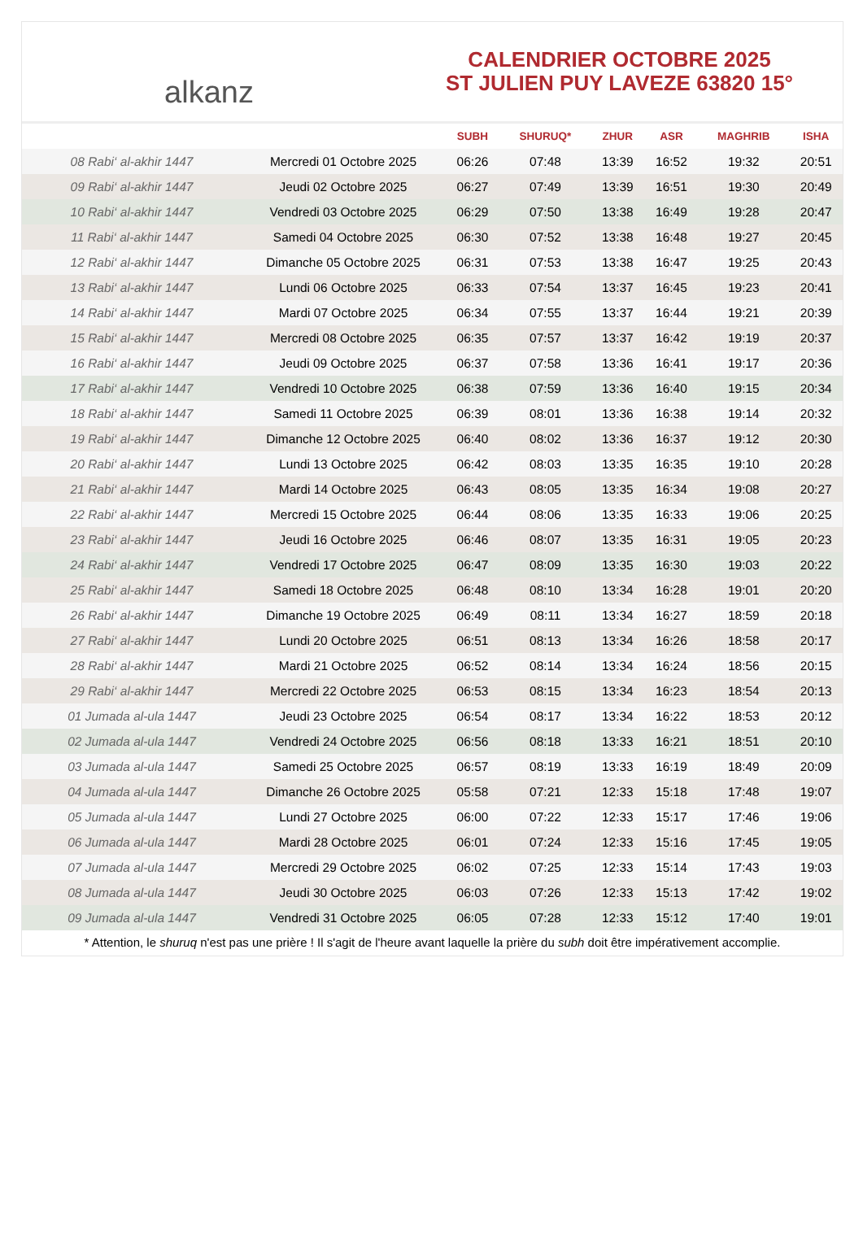alkanz
CALENDRIER OCTOBRE 2025
ST JULIEN PUY LAVEZE 63820 15°
| | | SUBH | SHURUQ* | ZHUR | ASR | MAGHRIB | ISHA |
| --- | --- | --- | --- | --- | --- | --- | --- |
| 08 Rabi‘ al-akhir 1447 | Mercredi 01 Octobre 2025 | 06:26 | 07:48 | 13:39 | 16:52 | 19:32 | 20:51 |
| 09 Rabi‘ al-akhir 1447 | Jeudi 02 Octobre 2025 | 06:27 | 07:49 | 13:39 | 16:51 | 19:30 | 20:49 |
| 10 Rabi‘ al-akhir 1447 | Vendredi 03 Octobre 2025 | 06:29 | 07:50 | 13:38 | 16:49 | 19:28 | 20:47 |
| 11 Rabi‘ al-akhir 1447 | Samedi 04 Octobre 2025 | 06:30 | 07:52 | 13:38 | 16:48 | 19:27 | 20:45 |
| 12 Rabi‘ al-akhir 1447 | Dimanche 05 Octobre 2025 | 06:31 | 07:53 | 13:38 | 16:47 | 19:25 | 20:43 |
| 13 Rabi‘ al-akhir 1447 | Lundi 06 Octobre 2025 | 06:33 | 07:54 | 13:37 | 16:45 | 19:23 | 20:41 |
| 14 Rabi‘ al-akhir 1447 | Mardi 07 Octobre 2025 | 06:34 | 07:55 | 13:37 | 16:44 | 19:21 | 20:39 |
| 15 Rabi‘ al-akhir 1447 | Mercredi 08 Octobre 2025 | 06:35 | 07:57 | 13:37 | 16:42 | 19:19 | 20:37 |
| 16 Rabi‘ al-akhir 1447 | Jeudi 09 Octobre 2025 | 06:37 | 07:58 | 13:36 | 16:41 | 19:17 | 20:36 |
| 17 Rabi‘ al-akhir 1447 | Vendredi 10 Octobre 2025 | 06:38 | 07:59 | 13:36 | 16:40 | 19:15 | 20:34 |
| 18 Rabi‘ al-akhir 1447 | Samedi 11 Octobre 2025 | 06:39 | 08:01 | 13:36 | 16:38 | 19:14 | 20:32 |
| 19 Rabi‘ al-akhir 1447 | Dimanche 12 Octobre 2025 | 06:40 | 08:02 | 13:36 | 16:37 | 19:12 | 20:30 |
| 20 Rabi‘ al-akhir 1447 | Lundi 13 Octobre 2025 | 06:42 | 08:03 | 13:35 | 16:35 | 19:10 | 20:28 |
| 21 Rabi‘ al-akhir 1447 | Mardi 14 Octobre 2025 | 06:43 | 08:05 | 13:35 | 16:34 | 19:08 | 20:27 |
| 22 Rabi‘ al-akhir 1447 | Mercredi 15 Octobre 2025 | 06:44 | 08:06 | 13:35 | 16:33 | 19:06 | 20:25 |
| 23 Rabi‘ al-akhir 1447 | Jeudi 16 Octobre 2025 | 06:46 | 08:07 | 13:35 | 16:31 | 19:05 | 20:23 |
| 24 Rabi‘ al-akhir 1447 | Vendredi 17 Octobre 2025 | 06:47 | 08:09 | 13:35 | 16:30 | 19:03 | 20:22 |
| 25 Rabi‘ al-akhir 1447 | Samedi 18 Octobre 2025 | 06:48 | 08:10 | 13:34 | 16:28 | 19:01 | 20:20 |
| 26 Rabi‘ al-akhir 1447 | Dimanche 19 Octobre 2025 | 06:49 | 08:11 | 13:34 | 16:27 | 18:59 | 20:18 |
| 27 Rabi‘ al-akhir 1447 | Lundi 20 Octobre 2025 | 06:51 | 08:13 | 13:34 | 16:26 | 18:58 | 20:17 |
| 28 Rabi‘ al-akhir 1447 | Mardi 21 Octobre 2025 | 06:52 | 08:14 | 13:34 | 16:24 | 18:56 | 20:15 |
| 29 Rabi‘ al-akhir 1447 | Mercredi 22 Octobre 2025 | 06:53 | 08:15 | 13:34 | 16:23 | 18:54 | 20:13 |
| 01 Jumada al-ula 1447 | Jeudi 23 Octobre 2025 | 06:54 | 08:17 | 13:34 | 16:22 | 18:53 | 20:12 |
| 02 Jumada al-ula 1447 | Vendredi 24 Octobre 2025 | 06:56 | 08:18 | 13:33 | 16:21 | 18:51 | 20:10 |
| 03 Jumada al-ula 1447 | Samedi 25 Octobre 2025 | 06:57 | 08:19 | 13:33 | 16:19 | 18:49 | 20:09 |
| 04 Jumada al-ula 1447 | Dimanche 26 Octobre 2025 | 05:58 | 07:21 | 12:33 | 15:18 | 17:48 | 19:07 |
| 05 Jumada al-ula 1447 | Lundi 27 Octobre 2025 | 06:00 | 07:22 | 12:33 | 15:17 | 17:46 | 19:06 |
| 06 Jumada al-ula 1447 | Mardi 28 Octobre 2025 | 06:01 | 07:24 | 12:33 | 15:16 | 17:45 | 19:05 |
| 07 Jumada al-ula 1447 | Mercredi 29 Octobre 2025 | 06:02 | 07:25 | 12:33 | 15:14 | 17:43 | 19:03 |
| 08 Jumada al-ula 1447 | Jeudi 30 Octobre 2025 | 06:03 | 07:26 | 12:33 | 15:13 | 17:42 | 19:02 |
| 09 Jumada al-ula 1447 | Vendredi 31 Octobre 2025 | 06:05 | 07:28 | 12:33 | 15:12 | 17:40 | 19:01 |
* Attention, le shuruq n'est pas une prière ! Il s'agit de l'heure avant laquelle la prière du subh doit être impérativement accomplie.